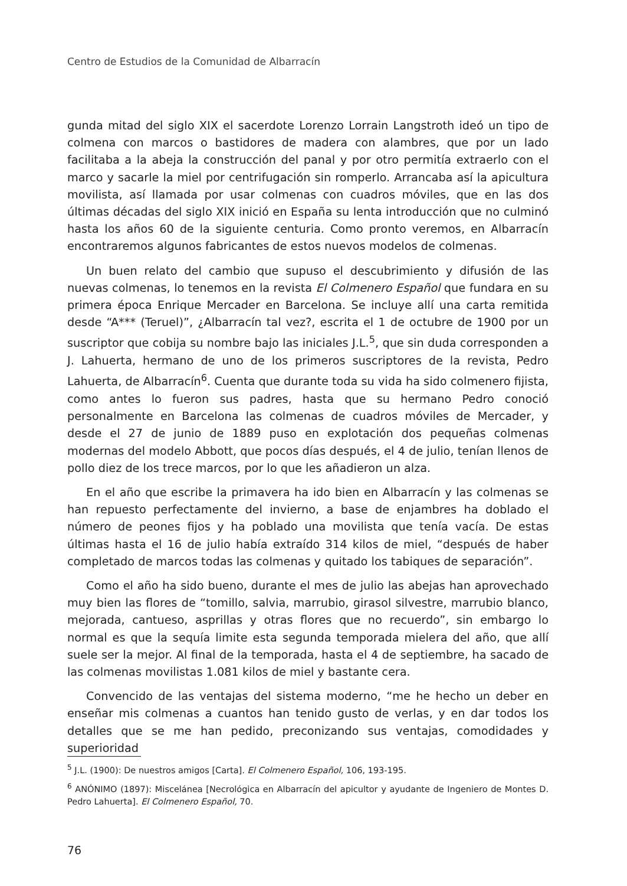Centro de Estudios de la Comunidad de Albarracín
gunda mitad del siglo XIX el sacerdote Lorenzo Lorrain Langstroth ideó un tipo de colmena con marcos o bastidores de madera con alambres, que por un lado facilitaba a la abeja la construcción del panal y por otro permitía extraerlo con el marco y sacarle la miel por centrifugación sin romperlo. Arrancaba así la apicultura movilista, así llamada por usar colmenas con cuadros móviles, que en las dos últimas décadas del siglo XIX inició en España su lenta introducción que no culminó hasta los años 60 de la siguiente centuria. Como pronto veremos, en Albarracín encontraremos algunos fabricantes de estos nuevos modelos de colmenas.
Un buen relato del cambio que supuso el descubrimiento y difusión de las nuevas colmenas, lo tenemos en la revista El Colmenero Español que fundara en su primera época Enrique Mercader en Barcelona. Se incluye allí una carta remitida desde “A*** (Teruel)”, ¿Albarracín tal vez?, escrita el 1 de octubre de 1900 por un suscriptor que cobija su nombre bajo las iniciales J.L.<sup>5</sup>, que sin duda corresponden a J. Lahuerta, hermano de uno de los primeros suscriptores de la revista, Pedro Lahuerta, de Albarracín<sup>6</sup>. Cuenta que durante toda su vida ha sido colmenero fijista, como antes lo fueron sus padres, hasta que su hermano Pedro conoció personalmente en Barcelona las colmenas de cuadros móviles de Mercader, y desde el 27 de junio de 1889 puso en explotación dos pequeñas colmenas modernas del modelo Abbott, que pocos días después, el 4 de julio, tenían llenos de pollo diez de los trece marcos, por lo que les añadieron un alza.
En el año que escribe la primavera ha ido bien en Albarracín y las colmenas se han repuesto perfectamente del invierno, a base de enjambres ha doblado el número de peones fijos y ha poblado una movilista que tenía vacía. De estas últimas hasta el 16 de julio había extraído 314 kilos de miel, “después de haber completado de marcos todas las colmenas y quitado los tabiques de separación”.
Como el año ha sido bueno, durante el mes de julio las abejas han aprovechado muy bien las flores de “tomillo, salvia, marrubio, girasol silvestre, marrubio blanco, mejorada, cantueso, asprillas y otras flores que no recuerdo”, sin embargo lo normal es que la sequía limite esta segunda temporada mielera del año, que allí suele ser la mejor. Al final de la temporada, hasta el 4 de septiembre, ha sacado de las colmenas movilistas 1.081 kilos de miel y bastante cera.
Convencido de las ventajas del sistema moderno, “me he hecho un deber en enseñar mis colmenas a cuantos han tenido gusto de verlas, y en dar todos los detalles que se me han pedido, preconizando sus ventajas, comodidades y superioridad
<sup>5</sup> J.L. (1900): De nuestros amigos [Carta]. El Colmenero Español, 106, 193-195.
<sup>6</sup> ANÓNIMO (1897): Miscelánea [Necrológica en Albarracín del apicultor y ayudante de Ingeniero de Montes D. Pedro Lahuerta]. El Colmenero Español, 70.
76